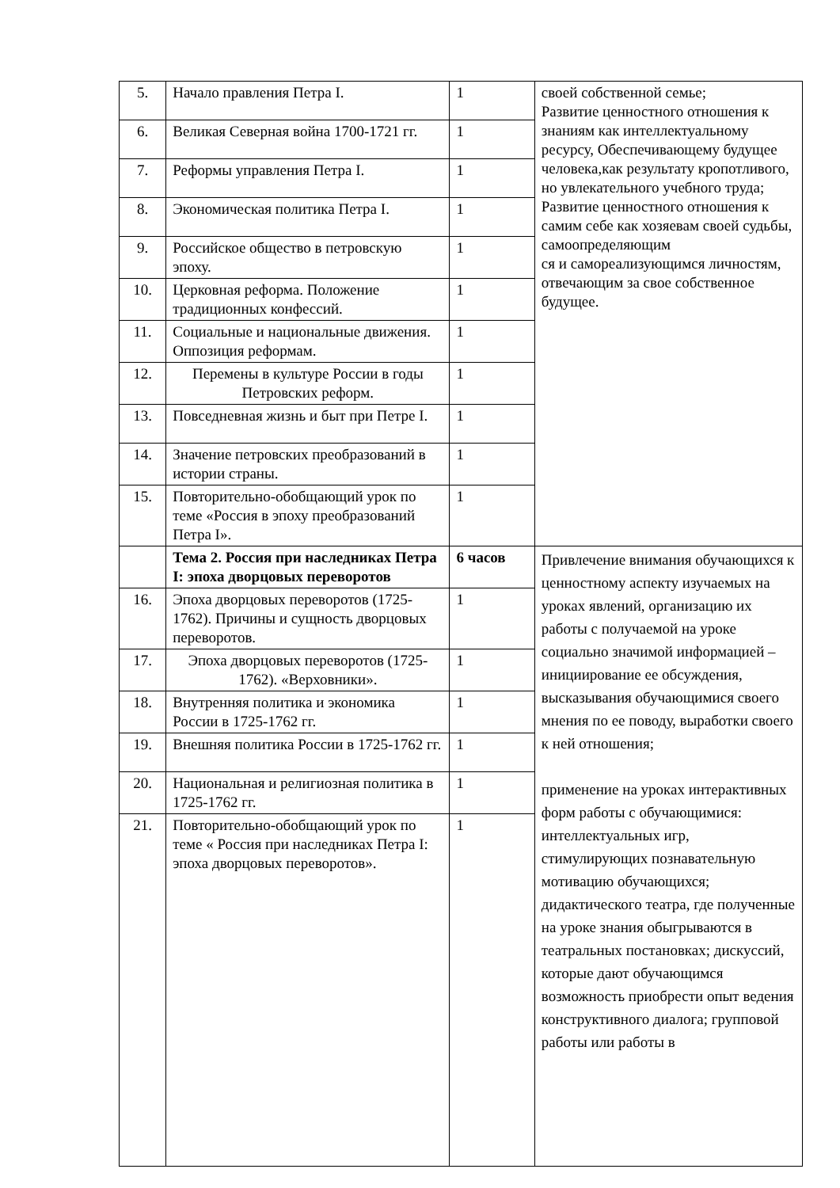| 5. | Начало правления Петра I. | 1 | своей собственной семье; Развитие ценностного отношения к знаниям как интеллектуальному ресурсу, Обеспечивающему будущее человека,как результату кропотливого, но увлекательного учебного труда; Развитие ценностного отношения к самим себе как хозяевам своей судьбы, самоопределяющим ся и самореализующимся личностям, отвечающим за свое собственное будущее. |
| 6. | Великая Северная война 1700-1721 гг. | 1 | |
| 7. | Реформы управления Петра I. | 1 | |
| 8. | Экономическая политика Петра I. | 1 | |
| 9. | Российское общество в петровскую эпоху. | 1 | |
| 10. | Церковная реформа. Положение традиционных конфессий. | 1 | |
| 11. | Социальные и национальные движения. Оппозиция реформам. | 1 | |
| 12. | Перемены в культуре России в годы Петровских реформ. | 1 | |
| 13. | Повседневная жизнь и быт при Петре I. | 1 | |
| 14. | Значение петровских преобразований в истории страны. | 1 | |
| 15. | Повторительно-обобщающий урок по теме «Россия в эпоху преобразований Петра I». | 1 | |
| | Тема 2. Россия при наследниках Петра I: эпоха дворцовых переворотов | 6 часов | Привлечение внимания обучающихся к ценностному аспекту изучаемых на уроках явлений, организацию их работы с получаемой на уроке социально значимой информацией – инициирование ее обсуждения, высказывания обучающимися своего мнения по ее поводу, выработки своего к ней отношения; применение на уроках интерактивных форм работы с обучающимися: интеллектуальных игр, стимулирующих познавательную мотивацию обучающихся; дидактического театра, где полученные на уроке знания обыгрываются в театральных постановках; дискуссий, которые дают обучающимся возможность приобрести опыт ведения конструктивного диалога; групповой работы или работы в |
| 16. | Эпоха дворцовых переворотов (1725-1762). Причины и сущность дворцовых переворотов. | 1 | |
| 17. | Эпоха дворцовых переворотов (1725-1762). «Верховники». | 1 | |
| 18. | Внутренняя политика и экономика России в 1725-1762 гг. | 1 | |
| 19. | Внешняя политика России в 1725-1762 гг. | 1 | |
| 20. | Национальная и религиозная политика в 1725-1762 гг. | 1 | |
| 21. | Повторительно-обобщающий урок по теме « Россия при наследниках Петра I: эпоха дворцовых переворотов». | 1 | |